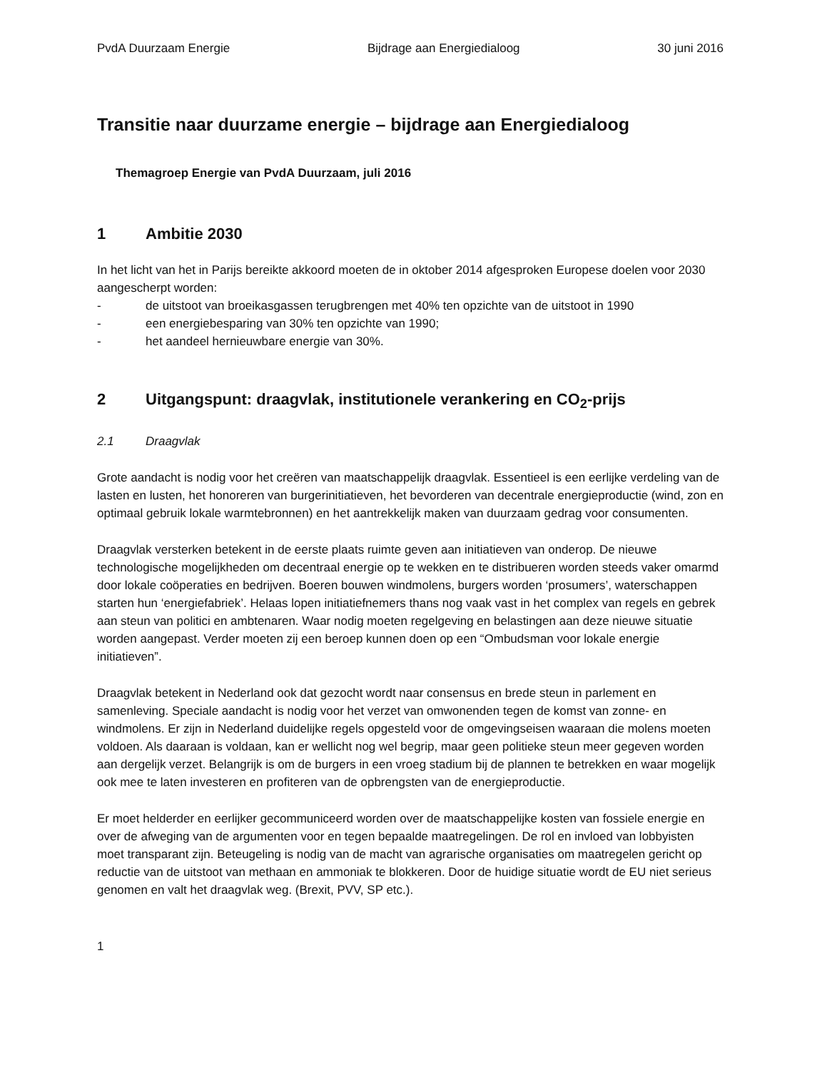PvdA Duurzaam Energie Bijdrage aan Energiedialoog 30 juni 2016
Transitie naar duurzame energie – bijdrage aan Energiedialoog
Themagroep Energie van PvdA Duurzaam, juli 2016
1 Ambitie 2030
In het licht van het in Parijs bereikte akkoord moeten de in oktober 2014 afgesproken Europese doelen voor 2030 aangescherpt worden:
- de uitstoot van broeikasgassen terugbrengen met 40% ten opzichte van de uitstoot in 1990
- een energiebesparing van 30% ten opzichte van 1990;
- het aandeel hernieuwbare energie van 30%.
2 Uitgangspunt: draagvlak, institutionele verankering en CO<sub>2</sub>-prijs
2.1 Draagvlak
Grote aandacht is nodig voor het creëren van maatschappelijk draagvlak. Essentieel is een eerlijke verdeling van de lasten en lusten, het honoreren van burgerinitiatieven, het bevorderen van decentrale energieproductie (wind, zon en optimaal gebruik lokale warmtebronnen) en het aantrekkelijk maken van duurzaam gedrag voor consumenten.
Draagvlak versterken betekent in de eerste plaats ruimte geven aan initiatieven van onderop. De nieuwe technologische mogelijkheden om decentraal energie op te wekken en te distribueren worden steeds vaker omarmd door lokale coöperaties en bedrijven. Boeren bouwen windmolens, burgers worden ‘prosumers’, waterschappen starten hun ‘energiefabriek’. Helaas lopen initiatiefnemers thans nog vaak vast in het complex van regels en gebrek aan steun van politici en ambtenaren. Waar nodig moeten regelgeving en belastingen aan deze nieuwe situatie worden aangepast. Verder moeten zij een beroep kunnen doen op een “Ombudsman voor lokale energie initiatieven”.
Draagvlak betekent in Nederland ook dat gezocht wordt naar consensus en brede steun in parlement en samenleving. Speciale aandacht is nodig voor het verzet van omwonenden tegen de komst van zonne- en windmolens. Er zijn in Nederland duidelijke regels opgesteld voor de omgevingseisen waaraan die molens moeten voldoen. Als daaraan is voldaan, kan er wellicht nog wel begrip, maar geen politieke steun meer gegeven worden aan dergelijk verzet. Belangrijk is om de burgers in een vroeg stadium bij de plannen te betrekken en waar mogelijk ook mee te laten investeren en profiteren van de opbrengsten van de energieproductie.
Er moet helderder en eerlijker gecommuniceerd worden over de maatschappelijke kosten van fossiele energie en over de afweging van de argumenten voor en tegen bepaalde maatregelingen. De rol en invloed van lobbyisten moet transparant zijn. Beteugeling is nodig van de macht van agrarische organisaties om maatregelen gericht op reductie van de uitstoot van methaan en ammoniak te blokkeren. Door de huidige situatie wordt de EU niet serieus genomen en valt het draagvlak weg. (Brexit, PVV, SP etc.).
1